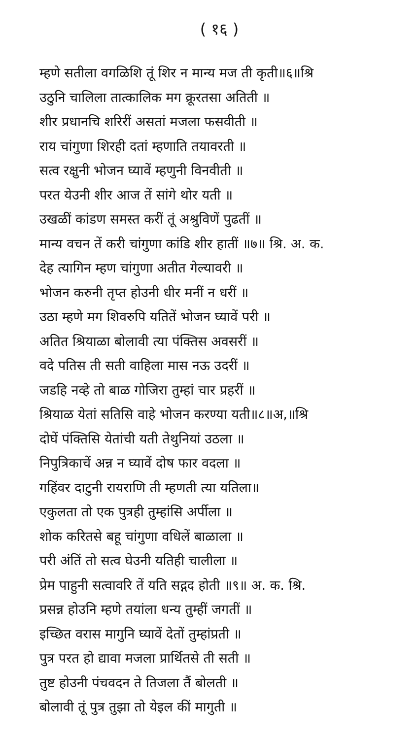( १६ )
म्हणे सतीला वगळिशि तूं शिर न मान्य मज ती कृती॥६॥श्रि
उठुनि चालिला तात्कालिक मग क्रूरतसा अतिती ॥
शीर प्रधानचि शरिरीं असतां मजला फसवीती ॥
राय चांगुणा शिरही दतां म्हणाति तयावरती ॥
सत्व रक्षुनी भोजन घ्यावें म्हणुनी विनवीती ॥
परत येउनी शीर आज तें सांगे थोर यती ॥
उखळीं कांडण समस्त करीं तूं अश्रुविणें पुढतीं ॥
मान्य वचन तें करी चांगुणा कांडि शीर हातीं ॥७॥ श्रि. अ. क.
देह त्यागिन म्हण चांगुणा अतीत गेल्यावरी ॥
भोजन करुनी तृप्त होउनी धीर मनीं न धरीं ॥
उठा म्हणे मग शिवरुपि यतितें भोजन घ्यावें परी ॥
अतित श्रियाळा बोलावी त्या पंक्तिस अवसरीं ॥
वदे पतिस ती सती वाहिला मास नऊ उदरीं ॥
जडहि नव्हे तो बाळ गोजिरा तुम्हां चार प्रहरीं ॥
श्रियाळ येतां सतिसि वाहे भोजन करण्या यती॥८॥अ,॥श्रि
दोघें पंक्तिसि येतांची यती तेथुनियां उठला ॥
निपुत्रिकाचें अन्न न घ्यावें दोष फार वदला ॥
गहिंवर दाटुनी रायराणि ती म्हणती त्या यतिला॥
एकुलता तो एक पुत्रही तुम्हांसि अर्पीला ॥
शोक करितसे बहू चांगुणा वधिलें बाळाला ॥
परी अंतिं तो सत्व घेउनी यतिही चालीला ॥
प्रेम पाहुनी सत्वावरि तें यति सद्गद होती ॥९॥ अ. क. श्रि.
प्रसन्न होउनि म्हणे तयांला धन्य तुम्हीं जगतीं ॥
इच्छित वरास मागुनि घ्यावें देतों तुम्हांप्रती ॥
पुत्र परत हो द्यावा मजला प्रार्थितसे ती सती ॥
तुष्ट होउनी पंचवदन ते तिजला तैं बोलती ॥
बोलावी तूं पुत्र तुझा तो येइल कीं मागुती ॥